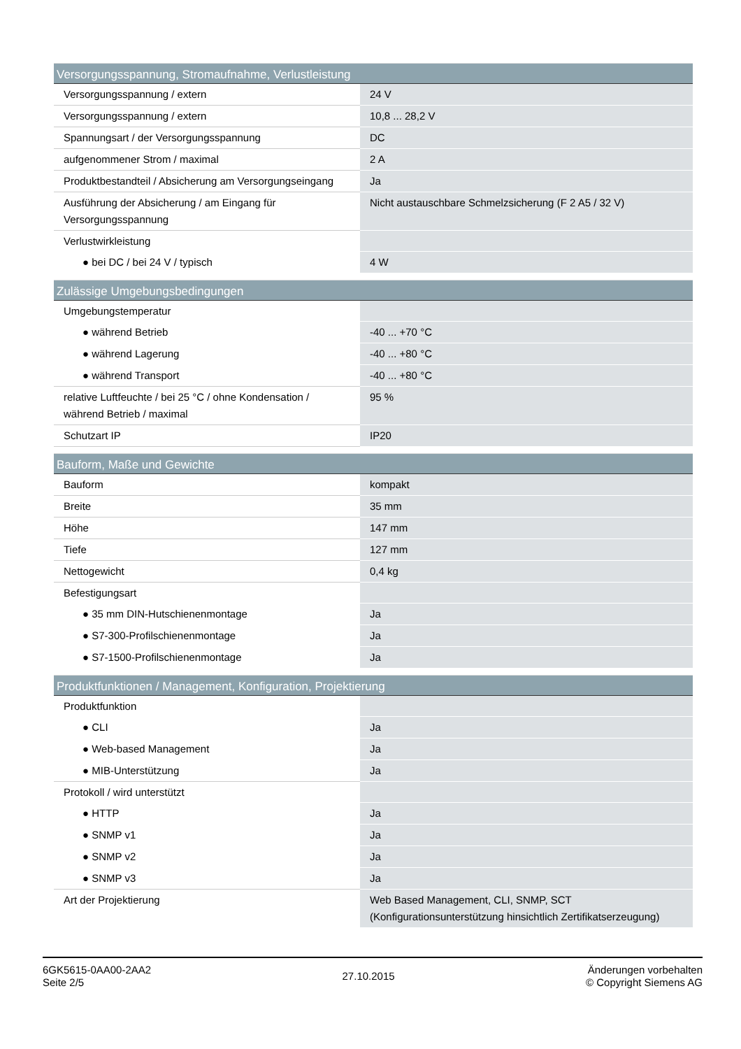| Versorgungsspannung, Stromaufnahme, Verlustleistung | |
| --- | --- |
| Versorgungsspannung / extern | 24 V |
| Versorgungsspannung / extern | 10,8 ... 28,2 V |
| Spannungsart / der Versorgungsspannung | DC |
| aufgenommener Strom / maximal | 2 A |
| Produktbestandteil / Absicherung am Versorgungseingang | Ja |
| Ausführung der Absicherung / am Eingang für Versorgungsspannung | Nicht austauschbare Schmelzsicherung (F 2 A5 / 32 V) |
| Verlustwirkleistung | |
| ● bei DC / bei 24 V / typisch | 4 W |
| Zulässige Umgebungsbedingungen | |
| --- | --- |
| Umgebungstemperatur | |
| ● während Betrieb | -40 ... +70 °C |
| ● während Lagerung | -40 ... +80 °C |
| ● während Transport | -40 ... +80 °C |
| relative Luftfeuchte / bei 25 °C / ohne Kondensation / während Betrieb / maximal | 95 % |
| Schutzart IP | IP20 |
| Bauform, Maße und Gewichte | |
| --- | --- |
| Bauform | kompakt |
| Breite | 35 mm |
| Höhe | 147 mm |
| Tiefe | 127 mm |
| Nettogewicht | 0,4 kg |
| Befestigungsart | |
| ● 35 mm DIN-Hutschienenmontage | Ja |
| ● S7-300-Profilschienenmontage | Ja |
| ● S7-1500-Profilschienenmontage | Ja |
| Produktfunktionen / Management, Konfiguration, Projektierung | |
| --- | --- |
| Produktfunktion | |
| ● CLI | Ja |
| ● Web-based Management | Ja |
| ● MIB-Unterstützung | Ja |
| Protokoll / wird unterstützt | |
| ● HTTP | Ja |
| ● SNMP v1 | Ja |
| ● SNMP v2 | Ja |
| ● SNMP v3 | Ja |
| Art der Projektierung | Web Based Management, CLI, SNMP, SCT (Konfigurationsunterstützung hinsichtlich Zertifikatserzeugung) |
6GK5615-0AA00-2AA2
Seite 2/5
27.10.2015
Änderungen vorbehalten
© Copyright Siemens AG